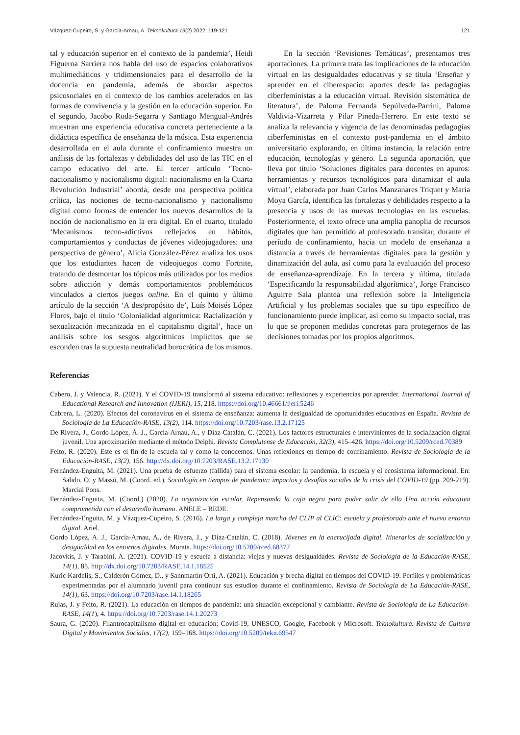Vázquez-Cupeiro, S. y García-Arnau, A. Teknokultura 19(2) 2022: 119-121 121
tal y educación superior en el contexto de la pandemia’, Heidi Figueroa Sarriera nos habla del uso de espacios colaborativos multimediáticos y tridimensionales para el desarrollo de la docencia en pandemia, además de abordar aspectos psicosociales en el contexto de los cambios acelerados en las formas de convivencia y la gestión en la educación superior. En el segundo, Jacobo Roda-Segarra y Santiago Mengual-Andrés muestran una experiencia educativa concreta perteneciente a la didáctica específica de enseñanza de la música. Esta experiencia desarrollada en el aula durante el confinamiento muestra un análisis de las fortalezas y debilidades del uso de las TIC en el campo educativo del arte. El tercer artículo ‘Tecno-nacionalismo y nacionalismo digital: nacionalismo en la Cuarta Revolución Industrial’ aborda, desde una perspectiva política crítica, las nociones de tecno-nacionalismo y nacionalismo digital como formas de entender los nuevos desarrollos de la noción de nacionalismo en la era digital. En el cuarto, titulado ‘Mecanismos tecno-adictivos reflejados en hábitos, comportamientos y conductas de jóvenes videojugadores: una perspectiva de género’, Alicia González-Pérez analiza los usos que los estudiantes hacen de videojuegos como Fortnite, tratando de desmontar los tópicos más utilizados por los medios sobre adicción y demás comportamientos problemáticos vinculados a ciertos juegos online. En el quinto y último artículo de la sección ‘A des/propósito de’, Luís Moisés López Flores, bajo el título ‘Colonialidad algorítmica: Racialización y sexualización mecanizada en el capitalismo digital’, hace un análisis sobre los sesgos algorítmicos implícitos que se esconden tras la supuesta neutralidad burocrática de los mismos.
En la sección ‘Revisiones Temáticas’, presentamos tres aportaciones. La primera trata las implicaciones de la educación virtual en las desigualdades educativas y se titula ‘Enseñar y aprender en el ciberespacio: aportes desde las pedagogías ciberfeministas a la educación virtual. Revisión sistemática de literatura’, de Paloma Fernanda Sepúlveda-Parrini, Paloma Valdivia-Vizarreta y Pilar Pineda-Herrero. En este texto se analiza la relevancia y vigencia de las denominadas pedagogías ciberfeministas en el contexto post-pandemia en el ámbito universitario explorando, en última instancia, la relación entre educación, tecnologías y género. La segunda aportación, que lleva por título ‘Soluciones digitales para docentes en apuros: herramientas y recursos tecnológicos para dinamizar el aula virtual’, elaborada por Juan Carlos Manzanares Triquet y María Moya García, identifica las fortalezas y debilidades respecto a la presencia y usos de las nuevas tecnologías en las escuelas. Posteriormente, el texto ofrece una amplia panoplia de recursos digitales que han permitido al profesorado transitar, durante el período de confinamiento, hacia un modelo de enseñanza a distancia a través de herramientas digitales para la gestión y dinamización del aula, así como para la evaluación del proceso de enseñanza-aprendizaje. En la tercera y última, titulada ‘Especificando la responsabilidad algorítmica’, Jorge Francisco Aguirre Sala plantea una reflexión sobre la Inteligencia Artificial y los problemas sociales que su tipo específico de funcionamiento puede implicar, así como su impacto social, tras lo que se proponen medidas concretas para protegernos de las decisiones tomadas por los propios algoritmos.
Referencias
Cabero, J. y Valencia, R. (2021). Y el COVID-19 transformó al sistema educativo: reflexiones y experiencias por aprender. International Journal of Educational Research and Innovation (IJERI), 15, 218. https://doi.org/10.46661/ijeri.5246
Cabrera, L. (2020). Efectos del coronavirus en el sistema de enseñanza: aumenta la desigualdad de oportunidades educativas en España. Revista de Sociología de La Educación-RASE, 13(2), 114. https://doi.org/10.7203/rase.13.2.17125
De Rivera, J., Gordo López, Á. J., García-Arnau, A., y Díaz-Catalán, C. (2021). Los factores estructurales e intervinientes de la socialización digital juvenil. Una aproximación mediante el método Delphi. Revista Complutense de Educación, 32(3), 415–426. https://doi.org/10.5209/rced.70389
Feito, R. (2020). Este es el fin de la escuela tal y como la conocemos. Unas reflexiones en tiempo de confinamiento. Revista de Sociología de la Educación-RASE, 13(2), 156. http://dx.doi.org/10.7203/RASE.13.2.17130
Fernández-Enguita, M. (2021). Una prueba de esfuerzo (fallida) para el sistema escolar: la pandemia, la escuela y el ecosistema informacional. En: Salido, O. y Massó, M. (Coord. ed.), Sociología en tiempos de pandemia: impactos y desafíos sociales de la crisis del COVID-19 (pp. 209-219). Marcial Pons.
Fernández-Enguita, M. (Coord.) (2020). La organización escolar. Repensando la caja negra para poder salir de ella Una acción educativa comprometida con el desarrollo humano. ANELE – REDE.
Fernández-Enguita, M. y Vázquez-Cupeiro, S. (2016). La larga y compleja marcha del CLIP al CLIC: escuela y profesorado ante el nuevo entorno digital. Ariel.
Gordo López, A. J., García-Arnau, A., de Rivera, J., y Díaz-Catalán, C. (2018). Jóvenes en la encrucijada digital. Itinerarios de socialización y desigualdad en los entornos digitales. Morata. https://doi.org/10.5209/rced.68377
Jacovkis, J. y Tarabini, A. (2021). COVID-19 y escuela a distancia: viejas y nuevas desigualdades. Revista de Sociología de la Educación-RASE, 14(1), 85. http://dx.doi.org/10.7203/RASE.14.1.18525
Kuric Kardelis, S., Calderón Gómez, D., y Sannmartín Ortí, A. (2021). Educación y brecha digital en tiempos del COVID-19. Perfiles y problemáticas experimentadas por el alumnado juvenil para continuar sus estudios durante el confinamiento. Revista de Sociología de La Educación-RASE, 14(1), 63. https://doi.org/10.7203/rase.14.1.18265
Rujas, J. y Feito, R. (2021). La educación en tiempos de pandemia: una situación excepcional y cambiante. Revista de Sociología de La Educación-RASE, 14(1), 4. https://doi.org/10.7203/rase.14.1.20273
Saura, G. (2020). Filantrocapitalismo digital en educación: Covid-19, UNESCO, Google, Facebook y Microsoft. Teknokultura. Revista de Cultura Digital y Movimientos Sociales, 17(2), 159–168. https://doi.org/10.5209/tekn.69547